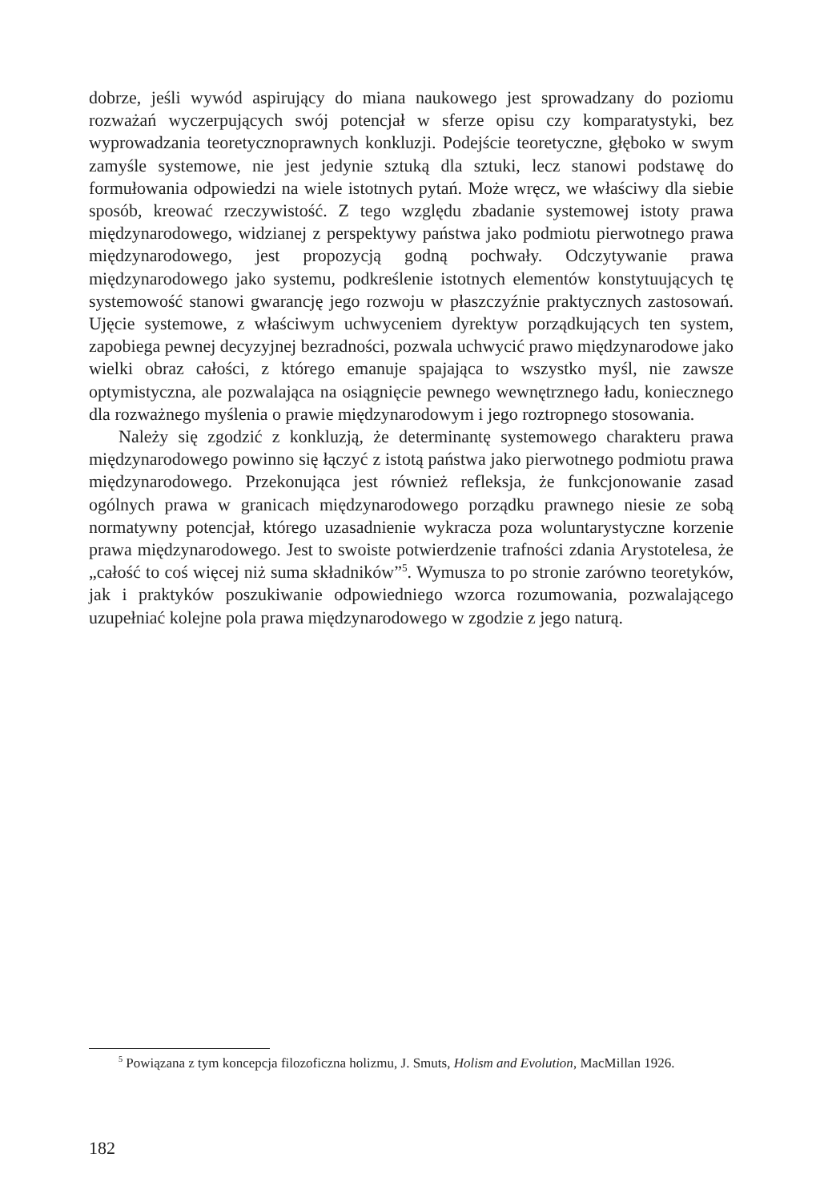dobrze, jeśli wywód aspirujący do miana naukowego jest sprowadzany do poziomu rozważań wyczerpujących swój potencjał w sferze opisu czy komparatystyki, bez wyprowadzania teoretycznoprawnych konkluzji. Podejście teoretyczne, głęboko w swym zamyśle systemowe, nie jest jedynie sztuką dla sztuki, lecz stanowi podstawę do formułowania odpowiedzi na wiele istotnych pytań. Może wręcz, we właściwy dla siebie sposób, kreować rzeczywistość. Z tego względu zbadanie systemowej istoty prawa międzynarodowego, widzianej z perspektywy państwa jako podmiotu pierwotnego prawa międzynarodowego, jest propozycją godną pochwały. Odczytywanie prawa międzynarodowego jako systemu, podkreślenie istotnych elementów konstytuujących tę systemowość stanowi gwarancję jego rozwoju w płaszczyźnie praktycznych zastosowań. Ujęcie systemowe, z właściwym uchwyceniem dyrektyw porządkujących ten system, zapobiega pewnej decyzyjnej bezradności, pozwala uchwycić prawo międzynarodowe jako wielki obraz całości, z którego emanuje spajająca to wszystko myśl, nie zawsze optymistyczna, ale pozwalająca na osiągnięcie pewnego wewnętrznego ładu, koniecznego dla rozważnego myślenia o prawie międzynarodowym i jego roztropnego stosowania.
Należy się zgodzić z konkluzją, że determinantę systemowego charakteru prawa międzynarodowego powinno się łączyć z istotą państwa jako pierwotnego podmiotu prawa międzynarodowego. Przekonująca jest również refleksja, że funkcjonowanie zasad ogólnych prawa w granicach międzynarodowego porządku prawnego niesie ze sobą normatywny potencjał, którego uzasadnienie wykracza poza woluntarystyczne korzenie prawa międzynarodowego. Jest to swoiste potwierdzenie trafności zdania Arystotelesa, że „całość to coś więcej niż suma składników”<sup>5</sup>. Wymusza to po stronie zarówno teoretyków, jak i praktyków poszukiwanie odpowiedniego wzorca rozumowania, pozwalającego uzupełniać kolejne pola prawa międzynarodowego w zgodzie z jego naturą.
<sup>5</sup> Powiązana z tym koncepcja filozoficzna holizmu, J. Smuts, Holism and Evolution, MacMillan 1926.
182